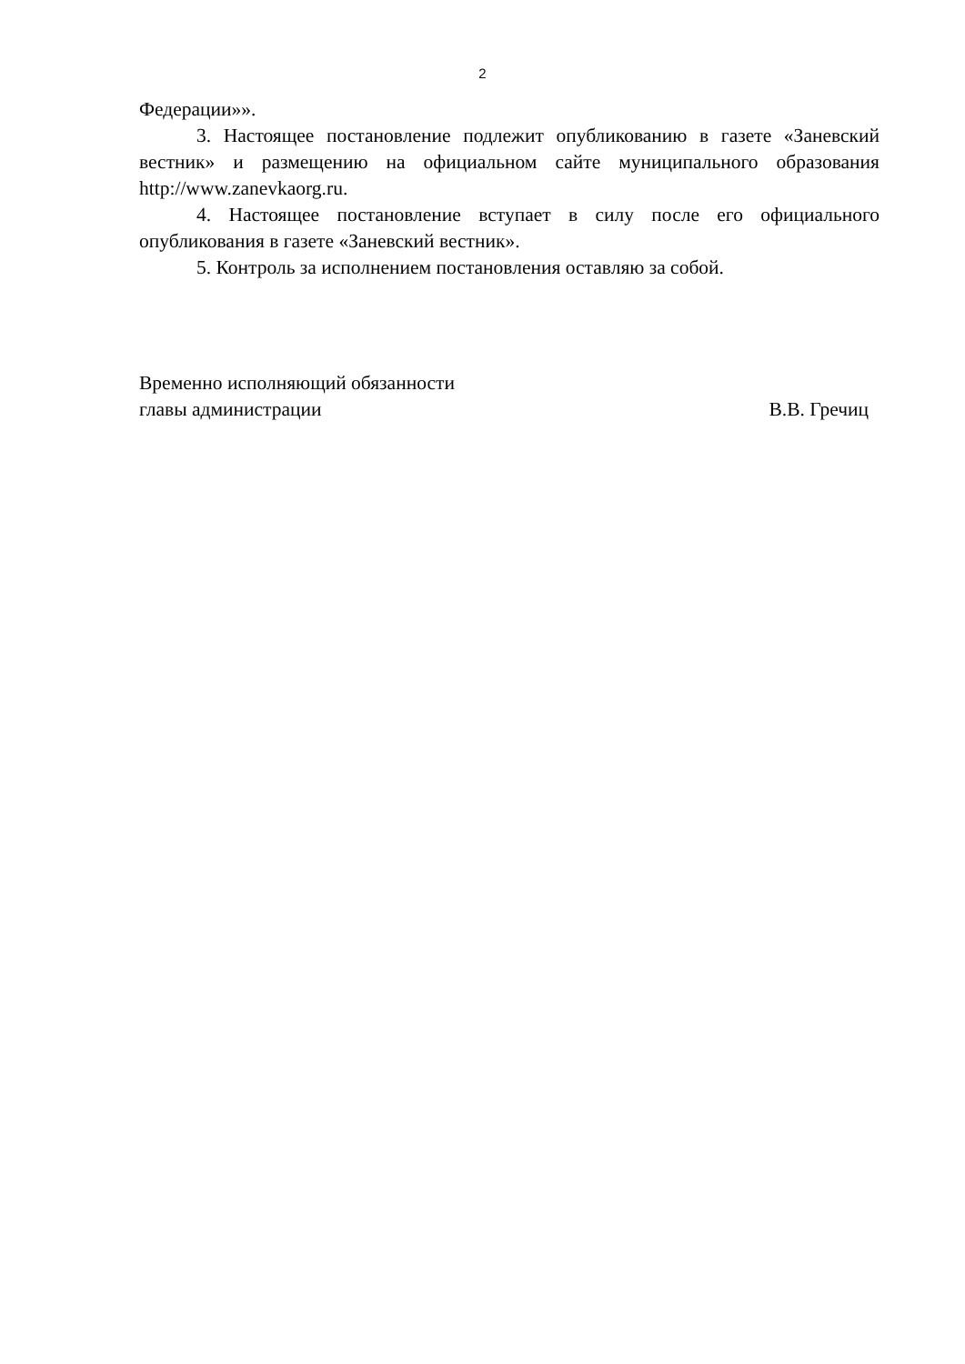2
Федерации»».
3. Настоящее постановление подлежит опубликованию в газете «Заневский вестник» и размещению на официальном сайте муниципального образования http://www.zanevkaorg.ru.
4. Настоящее постановление вступает в силу после его официального опубликования в газете «Заневский вестник».
5. Контроль за исполнением постановления оставляю за собой.
Временно исполняющий обязанности
главы администрации В.В. Гречиц